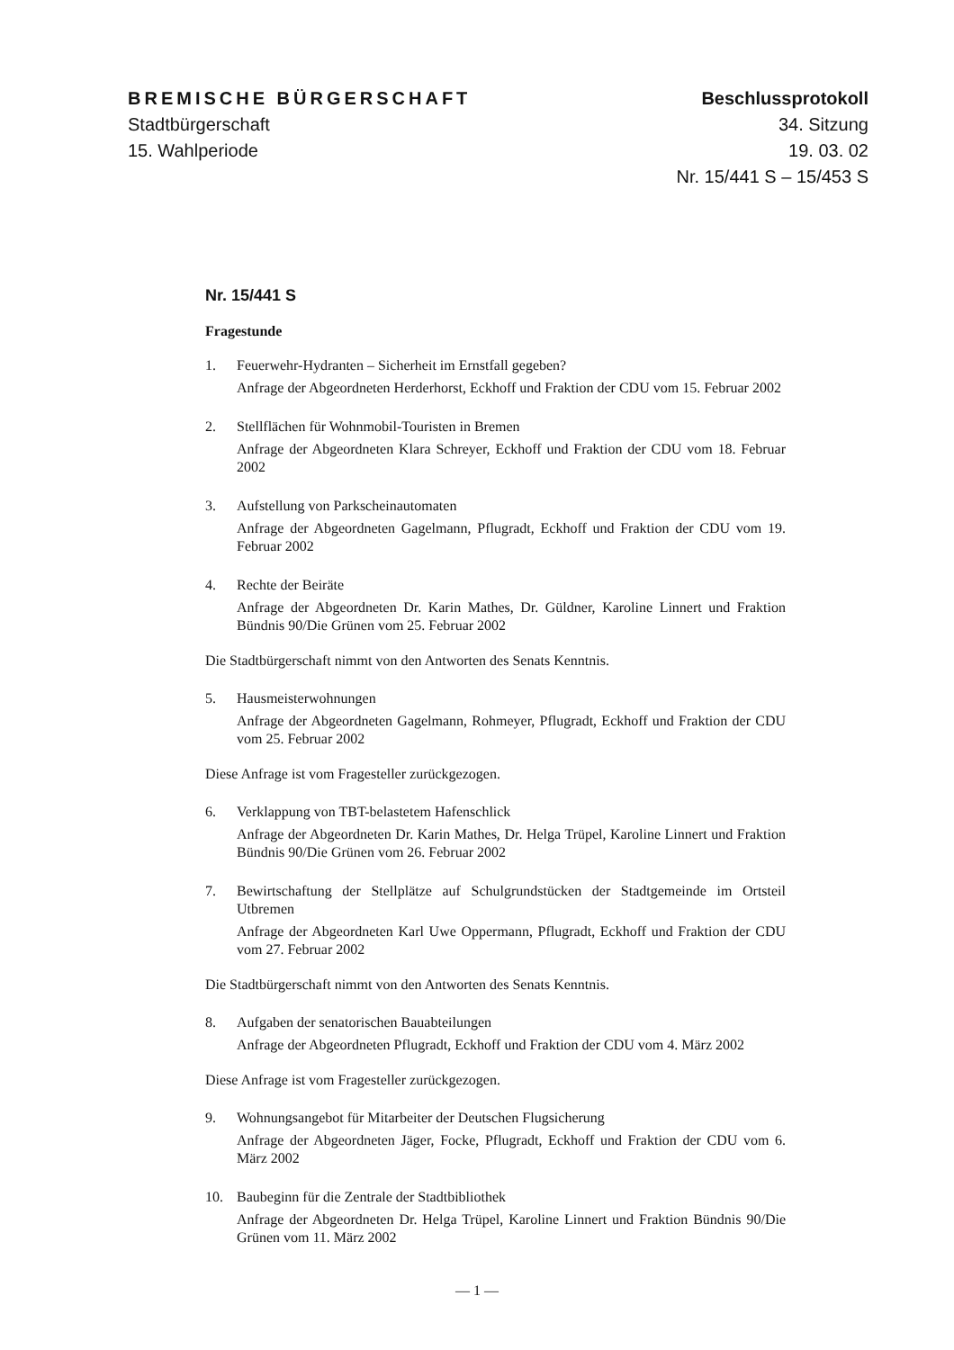BREMISCHE BÜRGERSCHAFT
Stadtbürgerschaft
15. Wahlperiode
Beschlussprotokoll
34. Sitzung
19. 03. 02
Nr. 15/441 S – 15/453 S
Nr. 15/441 S
Fragestunde
1. Feuerwehr-Hydranten – Sicherheit im Ernstfall gegeben?
Anfrage der Abgeordneten Herderhorst, Eckhoff und Fraktion der CDU vom 15. Februar 2002
2. Stellflächen für Wohnmobil-Touristen in Bremen
Anfrage der Abgeordneten Klara Schreyer, Eckhoff und Fraktion der CDU vom 18. Februar 2002
3. Aufstellung von Parkscheinautomaten
Anfrage der Abgeordneten Gagelmann, Pflugradt, Eckhoff und Fraktion der CDU vom 19. Februar 2002
4. Rechte der Beiräte
Anfrage der Abgeordneten Dr. Karin Mathes, Dr. Güldner, Karoline Linnert und Fraktion Bündnis 90/Die Grünen vom 25. Februar 2002
Die Stadtbürgerschaft nimmt von den Antworten des Senats Kenntnis.
5. Hausmeisterwohnungen
Anfrage der Abgeordneten Gagelmann, Rohmeyer, Pflugradt, Eckhoff und Fraktion der CDU vom 25. Februar 2002
Diese Anfrage ist vom Fragesteller zurückgezogen.
6. Verklappung von TBT-belastetem Hafenschlick
Anfrage der Abgeordneten Dr. Karin Mathes, Dr. Helga Trüpel, Karoline Linnert und Fraktion Bündnis 90/Die Grünen vom 26. Februar 2002
7. Bewirtschaftung der Stellplätze auf Schulgrundstücken der Stadtgemeinde im Ortsteil Utbremen
Anfrage der Abgeordneten Karl Uwe Oppermann, Pflugradt, Eckhoff und Fraktion der CDU vom 27. Februar 2002
Die Stadtbürgerschaft nimmt von den Antworten des Senats Kenntnis.
8. Aufgaben der senatorischen Bauabteilungen
Anfrage der Abgeordneten Pflugradt, Eckhoff und Fraktion der CDU vom 4. März 2002
Diese Anfrage ist vom Fragesteller zurückgezogen.
9. Wohnungsangebot für Mitarbeiter der Deutschen Flugsicherung
Anfrage der Abgeordneten Jäger, Focke, Pflugradt, Eckhoff und Fraktion der CDU vom 6. März 2002
10. Baubeginn für die Zentrale der Stadtbibliothek
Anfrage der Abgeordneten Dr. Helga Trüpel, Karoline Linnert und Fraktion Bündnis 90/Die Grünen vom 11. März 2002
— 1 —